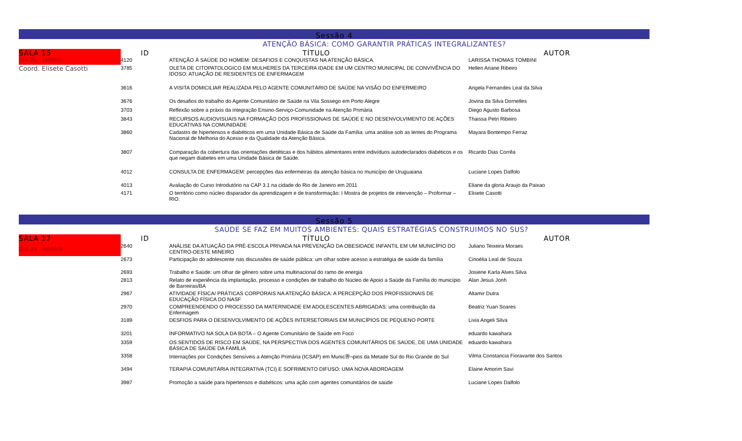Sessão 4
ATENÇÃO BÁSICA: COMO GARANTIR PRÁTICAS INTEGRALIZANTES?
| SALA 15 DIA 09 - MANHA | ID | TÍTULO | AUTOR |
| | 4120 | ATENÇÃO À SAÚDE DO HOMEM: DESAFIOS E CONQUISTAS NA ATENÇÃO BÁSICA. | LARISSA THOMAS TOMBINI |
| Coord. Elisete Casotti | 3785 | OLETA DE CITOPATOLOGICO EM MULHERES DA TERCEIRA IDADE EM UM CENTRO MUNICIPAL DE CONVIVÊNCIA DO IDOSO: ATUAÇÃO DE RESIDENTES DE ENFERMAGEM | Hellen Ariane Ribeiro |
| | 3616 | A VISITA DOMICILIAR REALIZADA PELO AGENTE COMUNITÁRIO DE SAÚDE NA VISÃO DO ENFERMEIRO | Angela Fernandes Leal da Silva |
| | 3676 | Os desafios do trabalho do Agente Comunitário de Saúde na Vila Sossego em Porto Alegre | Jovina da Silva Dornelles |
| | 3703 | Reflexão sobre a práxis da integração Ensino-Serviço-Comunidade na Atenção Primária | Diego Agusto Barbosa |
| | 3843 | RECURSOS AUDIOVISUAIS NA FORMAÇÃO DOS PROFISSIONAIS DE SAÚDE E NO DESENVOLVIMENTO DE AÇÕES EDUCATIVAS NA COMUNIDADE | Thaissa Petri Ribeiro |
| | 3860 | Cadastro de hipertensos e diabéticos em uma Unidade Básica de Saúde da Família: uma análise sob as lentes do Programa Nacional de Melhoria do Acesso e da Qualidade da Atenção Básica. | Mayara Bontempo Ferraz |
| | 3807 | Comparação da cobertura das orientações dietéticas e dos hábitos alimentares entre indivíduos autodeclarados diabéticos e os que negam diabetes em uma Unidade Básica de Saúde. | Ricardo Dias Corrêa |
| | 4012 | CONSULTA DE ENFERMAGEM: percepções das enfermeiras da atenção básica no município de Uruguaiana | Luciane Lopes Dalfolo |
| | 4013 | Avaliação do Curso Introdutório na CAP 3.1 na cidade do Rio de Janeiro em 2011 | Eliane da gloria Araujo da Paixao |
| | 4171 | O território como núcleo disparador da aprendizagem e de transformação: I Mostra de projetos de intervenção – Proformar – RIO. | Elisete Casotti |
Sessão 5
SAÚDE SE FAZ EM MUITOS AMBIENTES: QUAIS ESTRATÉGIAS CONSTRUIMOS NO SUS?
| SALA 17 DIA 09 - MANHA | ID | TÍTULO | AUTOR |
| | 2640 | ANÁLISE DA ATUAÇÃO DA PRÉ-ESCOLA PRIVADA NA PREVENÇÃO DA OBESIDADE INFANTIL EM UM MUNICÍPIO DO CENTRO-OESTE MINEIRO | Juliano Teixeira Moraes |
| | 2673 | Participação do adolescente nas discussões de saúde pública: um olhar sobre acesso a estratégia de saúde da família | Cinoélia Leal de Souza |
| | 2693 | Trabalho e Saúde: um olhar de gênero sobre uma multinacional do ramo de energia | Josiene Karla Alves Silva |
| | 2813 | Relato de experiência da implantação, processo e condições de trabalho do Núcleo de Apoio a Saúde da Família do município de Barreiras/BA | Alan Jesus Jonh |
| | 2967 | ATIVIDADE FÍSICA/ PRÁTICAS CORPORAIS NA ATENÇÃO BÁSICA: A PERCEPÇÃO DOS PROFISSIONAIS DE EDUCAÇÃO FÍSICA DO NASF | Altamir Dutra |
| | 2970 | COMPREENDENDO O PROCESSO DA MATERNIDADE EM ADOLESCENTES ABRIGADAS: uma contribuição da Enfermagem | Beatriz Yuan Soares |
| | 3189 | DESFIOS PARA O DESENVOLVIMENTO DE AÇÕES INTERSETORIAIS EM MUNICÍPIOS DE PEQUENO PORTE | Livia Angeli Silva |
| | 3201 | INFORMATIVO NA SOLA DA BOTA – O Agente Comunitário de Saúde em Foco | eduardo kawahara |
| | 3359 | OS SENTIDOS DE RISCO EM SAÚDE, NA PERSPECTIVA DOS AGENTES COMUNITÁRIOS DE SAÚDE, DE UMA UNIDADE BÁSICA DE SAÚDE DA FAMÍLIA | eduardo kawahara |
| | 3358 | Internações por Condições Sensíveis a Atenção Primária (ICSAP) em Munic퀀¬pios da Metade Sul do Rio Grande do Sul | Vilma Constancia Fioravante dos Santos |
| | 3494 | TERAPIA COMUNITÁRIA INTEGRATIVA (TCI) E SOFRIMENTO DIFUSO: UMA NOVA ABORDAGEM | Elaine Amorim Savi |
| | 3987 | Promoção a saúde para hipertensos e diabéticos: uma ação com agentes comunitários de saúde | Luciane Lopes Dalfolo |